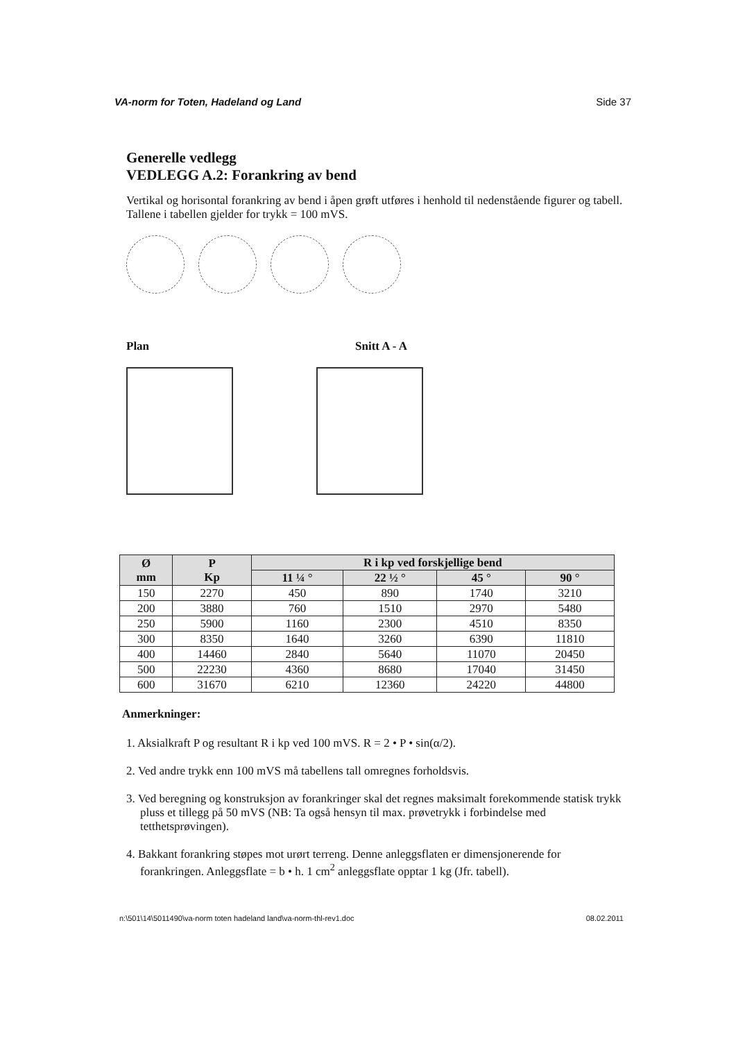VA-norm for Toten, Hadeland og Land Side 37
Generelle vedlegg
VEDLEGG A.2: Forankring av bend
Vertikal og horisontal forankring av bend i åpen grøft utføres i henhold til nedenstående figurer og tabell. Tallene i tabellen gjelder for trykk = 100 mVS.
Plan Snitt A - A
| Ø mm | P Kp | R i kp ved forskjellige bend | | | |
| --- | --- | --- | --- | --- | --- |
| | | 11 ¼ ° | 22 ½ ° | 45 ° | 90 ° |
| 150 | 2270 | 450 | 890 | 1740 | 3210 |
| 200 | 3880 | 760 | 1510 | 2970 | 5480 |
| 250 | 5900 | 1160 | 2300 | 4510 | 8350 |
| 300 | 8350 | 1640 | 3260 | 6390 | 11810 |
| 400 | 14460 | 2840 | 5640 | 11070 | 20450 |
| 500 | 22230 | 4360 | 8680 | 17040 | 31450 |
| 600 | 31670 | 6210 | 12360 | 24220 | 44800 |
Anmerkninger:
1. Aksialkraft P og resultant R i kp ved 100 mVS. R = 2 • P • sin(α/2).
2. Ved andre trykk enn 100 mVS må tabellens tall omregnes forholdsvis.
3. Ved beregning og konstruksjon av forankringer skal det regnes maksimalt forekommende statisk trykk pluss et tillegg på 50 mVS (NB: Ta også hensyn til max. prøvetrykk i forbindelse med tetthetsprøvingen).
4. Bakkant forankring støpes mot urørt terreng. Denne anleggsflaten er dimensjonerende for forankringen. Anleggsflate = b • h. 1 cm<sup>2</sup> anleggsflate opptar 1 kg (Jfr. tabell).
n:\501\14\5011490\va-norm toten hadeland land\va-norm-thl-rev1.doc 08.02.2011